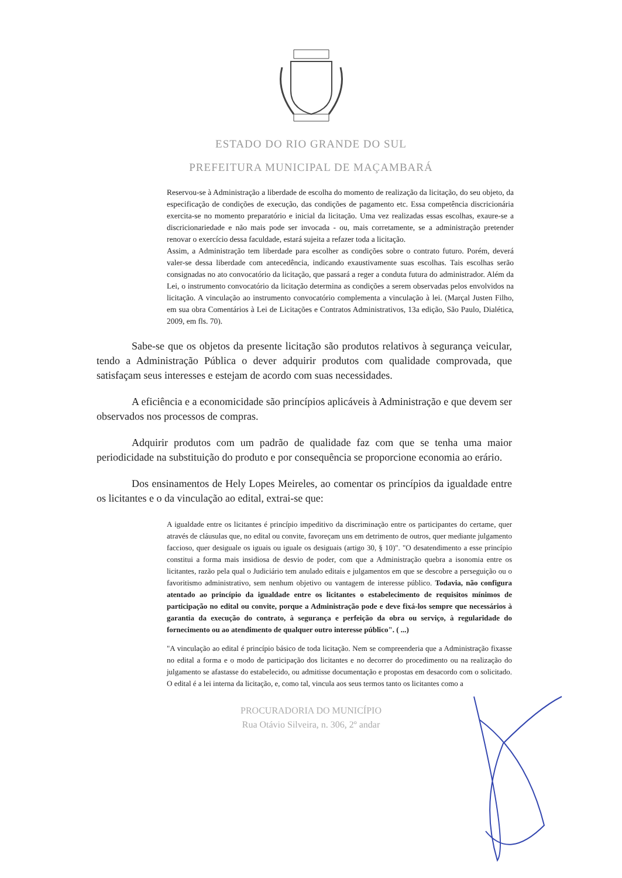ESTADO DO RIO GRANDE DO SUL
PREFEITURA MUNICIPAL DE MAÇAMBARÁ
Reservou-se à Administração a liberdade de escolha do momento de realização da licitação, do seu objeto, da especificação de condições de execução, das condições de pagamento etc. Essa competência discricionária exercita-se no momento preparatório e inicial da licitação. Uma vez realizadas essas escolhas, exaure-se a discricionariedade e não mais pode ser invocada - ou, mais corretamente, se a administração pretender renovar o exercício dessa faculdade, estará sujeita a refazer toda a licitação.
Assim, a Administração tem liberdade para escolher as condições sobre o contrato futuro. Porém, deverá valer-se dessa liberdade com antecedência, indicando exaustivamente suas escolhas. Tais escolhas serão consignadas no ato convocatório da licitação, que passará a reger a conduta futura do administrador. Além da Lei, o instrumento convocatório da licitação determina as condições a serem observadas pelos envolvidos na licitação. A vinculação ao instrumento convocatório complementa a vinculação à lei. (Marçal Justen Filho, em sua obra Comentários à Lei de Licitações e Contratos Administrativos, 13a edição, São Paulo, Dialética, 2009, em fls. 70).
Sabe-se que os objetos da presente licitação são produtos relativos à segurança veicular, tendo a Administração Pública o dever adquirir produtos com qualidade comprovada, que satisfaçam seus interesses e estejam de acordo com suas necessidades.
A eficiência e a economicidade são princípios aplicáveis à Administração e que devem ser observados nos processos de compras.
Adquirir produtos com um padrão de qualidade faz com que se tenha uma maior periodicidade na substituição do produto e por consequência se proporcione economia ao erário.
Dos ensinamentos de Hely Lopes Meireles, ao comentar os princípios da igualdade entre os licitantes e o da vinculação ao edital, extrai-se que:
A igualdade entre os licitantes é princípio impeditivo da discriminação entre os participantes do certame, quer através de cláusulas que, no edital ou convite, favoreçam uns em detrimento de outros, quer mediante julgamento faccioso, quer desiguale os iguais ou iguale os desiguais (artigo 30, § 10)". "O desatendimento a esse princípio constitui a forma mais insidiosa de desvio de poder, com que a Administração quebra a isonomia entre os licitantes, razão pela qual o Judiciário tem anulado editais e julgamentos em que se descobre a perseguição ou o favoritismo administrativo, sem nenhum objetivo ou vantagem de interesse público. Todavia, não configura atentado ao princípio da igualdade entre os licitantes o estabelecimento de requisitos mínimos de participação no edital ou convite, porque a Administração pode e deve fixá-los sempre que necessários à garantia da execução do contrato, à segurança e perfeição da obra ou serviço, à regularidade do fornecimento ou ao atendimento de qualquer outro interesse público". ( ...)
"A vinculação ao edital é princípio básico de toda licitação. Nem se compreenderia que a Administração fixasse no edital a forma e o modo de participação dos licitantes e no decorrer do procedimento ou na realização do julgamento se afastasse do estabelecido, ou admitisse documentação e propostas em desacordo com o solicitado. O edital é a lei interna da licitação, e, como tal, vincula aos seus termos tanto os licitantes como a
PROCURADORIA DO MUNICÍPIO
Rua Otávio Silveira, n. 306, 2º andar